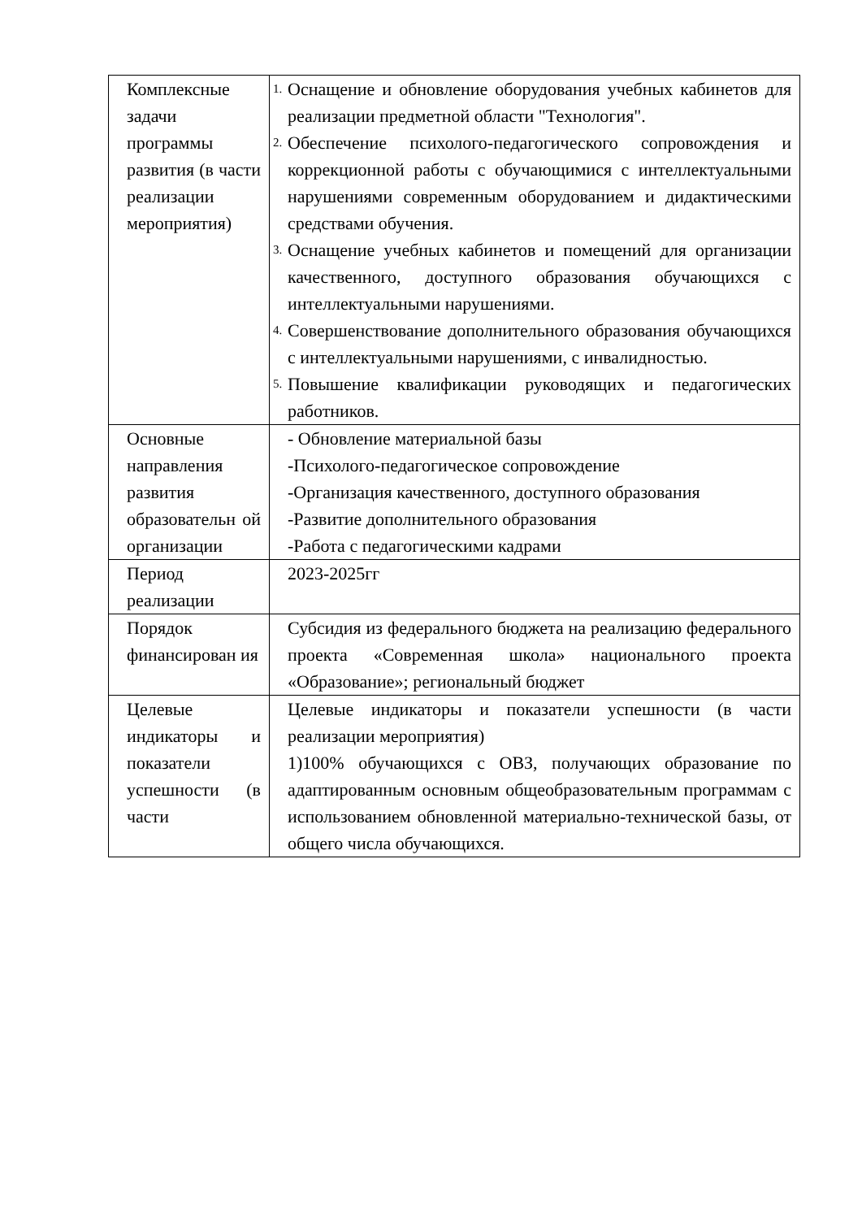| Комплексные задачи программы развития (в части реализации мероприятия) | 1. Оснащение и обновление оборудования учебных кабинетов для реализации предметной области "Технология". 2. Обеспечение психолого-педагогического сопровождения и коррекционной работы с обучающимися с интеллектуальными нарушениями современным оборудованием и дидактическими средствами обучения. 3. Оснащение учебных кабинетов и помещений для организации качественного, доступного образования обучающихся с интеллектуальными нарушениями. 4. Совершенствование дополнительного образования обучающихся с интеллектуальными нарушениями, с инвалидностью. 5. Повышение квалификации руководящих и педагогических работников. |
| Основные направления развития образовательн ой организации | - Обновление материальной базы -Психолого-педагогическое сопровождение -Организация качественного, доступного образования -Развитие дополнительного образования -Работа с педагогическими кадрами |
| Период реализации | 2023-2025гг |
| Порядок финансирован ия | Субсидия из федерального бюджета на реализацию федерального проекта «Современная школа» национального проекта «Образование»; региональный бюджет |
| Целевые индикаторы и показатели успешности (в части | Целевые индикаторы и показатели успешности (в части реализации мероприятия) 1)100% обучающихся с ОВЗ, получающих образование по адаптированным основным общеобразовательным программам с использованием обновленной материально-технической базы, от общего числа обучающихся. |